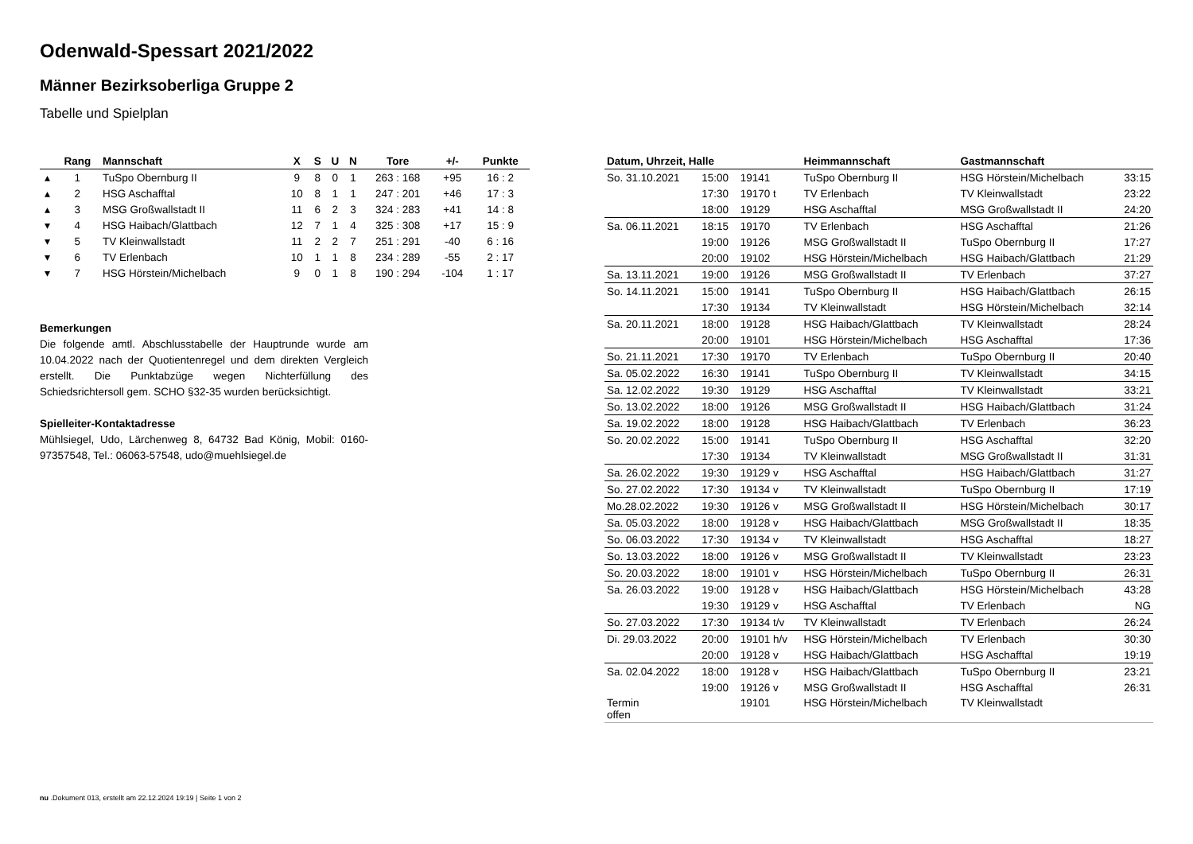Odenwald-Spessart 2021/2022
Männer Bezirksoberliga Gruppe 2
Tabelle und Spielplan
| | Rang | Mannschaft | X | S | U | N | Tore | +/- | Punkte |
| --- | --- | --- | --- | --- | --- | --- | --- | --- | --- |
| ▴ | 1 | TuSpo Obernburg II | 9 | 8 | 0 | 1 | 263 : 168 | +95 | 16 : 2 |
| ▴ | 2 | HSG Aschafftal | 10 | 8 | 1 | 1 | 247 : 201 | +46 | 17 : 3 |
| ▴ | 3 | MSG Großwallstadt II | 11 | 6 | 2 | 3 | 324 : 283 | +41 | 14 : 8 |
| ▾ | 4 | HSG Haibach/Glattbach | 12 | 7 | 1 | 4 | 325 : 308 | +17 | 15 : 9 |
| ▾ | 5 | TV Kleinwallstadt | 11 | 2 | 2 | 7 | 251 : 291 | -40 | 6 : 16 |
| ▾ | 6 | TV Erlenbach | 10 | 1 | 1 | 8 | 234 : 289 | -55 | 2 : 17 |
| ▾ | 7 | HSG Hörstein/Michelbach | 9 | 0 | 1 | 8 | 190 : 294 | -104 | 1 : 17 |
Bemerkungen
Die folgende amtl. Abschlusstabelle der Hauptrunde wurde am 10.04.2022 nach der Quotientenregel und dem direkten Vergleich erstellt. Die Punktabzüge wegen Nichterfüllung des Schiedsrichtersoll gem. SCHO §32-35 wurden berücksichtigt.
Spielleiter-Kontaktadresse
Mühlsiegel, Udo, Lärchenweg 8, 64732 Bad König, Mobil: 0160-97357548, Tel.: 06063-57548, udo@muehlsiegel.de
| Datum, Uhrzeit, Halle | | | Heimmannschaft | Gastmannschaft | |
| --- | --- | --- | --- | --- | --- |
| So. 31.10.2021 | 15:00 | 19141 | TuSpo Obernburg II | HSG Hörstein/Michelbach | 33:15 |
| | 17:30 | 19170 t | TV Erlenbach | TV Kleinwallstadt | 23:22 |
| | 18:00 | 19129 | HSG Aschafftal | MSG Großwallstadt II | 24:20 |
| Sa. 06.11.2021 | 18:15 | 19170 | TV Erlenbach | HSG Aschafftal | 21:26 |
| | 19:00 | 19126 | MSG Großwallstadt II | TuSpo Obernburg II | 17:27 |
| | 20:00 | 19102 | HSG Hörstein/Michelbach | HSG Haibach/Glattbach | 21:29 |
| Sa. 13.11.2021 | 19:00 | 19126 | MSG Großwallstadt II | TV Erlenbach | 37:27 |
| So. 14.11.2021 | 15:00 | 19141 | TuSpo Obernburg II | HSG Haibach/Glattbach | 26:15 |
| | 17:30 | 19134 | TV Kleinwallstadt | HSG Hörstein/Michelbach | 32:14 |
| Sa. 20.11.2021 | 18:00 | 19128 | HSG Haibach/Glattbach | TV Kleinwallstadt | 28:24 |
| | 20:00 | 19101 | HSG Hörstein/Michelbach | HSG Aschafftal | 17:36 |
| So. 21.11.2021 | 17:30 | 19170 | TV Erlenbach | TuSpo Obernburg II | 20:40 |
| Sa. 05.02.2022 | 16:30 | 19141 | TuSpo Obernburg II | TV Kleinwallstadt | 34:15 |
| Sa. 12.02.2022 | 19:30 | 19129 | HSG Aschafftal | TV Kleinwallstadt | 33:21 |
| So. 13.02.2022 | 18:00 | 19126 | MSG Großwallstadt II | HSG Haibach/Glattbach | 31:24 |
| Sa. 19.02.2022 | 18:00 | 19128 | HSG Haibach/Glattbach | TV Erlenbach | 36:23 |
| So. 20.02.2022 | 15:00 | 19141 | TuSpo Obernburg II | HSG Aschafftal | 32:20 |
| | 17:30 | 19134 | TV Kleinwallstadt | MSG Großwallstadt II | 31:31 |
| Sa. 26.02.2022 | 19:30 | 19129 v | HSG Aschafftal | HSG Haibach/Glattbach | 31:27 |
| So. 27.02.2022 | 17:30 | 19134 v | TV Kleinwallstadt | TuSpo Obernburg II | 17:19 |
| Mo.28.02.2022 | 19:30 | 19126 v | MSG Großwallstadt II | HSG Hörstein/Michelbach | 30:17 |
| Sa. 05.03.2022 | 18:00 | 19128 v | HSG Haibach/Glattbach | MSG Großwallstadt II | 18:35 |
| So. 06.03.2022 | 17:30 | 19134 v | TV Kleinwallstadt | HSG Aschafftal | 18:27 |
| So. 13.03.2022 | 18:00 | 19126 v | MSG Großwallstadt II | TV Kleinwallstadt | 23:23 |
| So. 20.03.2022 | 18:00 | 19101 v | HSG Hörstein/Michelbach | TuSpo Obernburg II | 26:31 |
| Sa. 26.03.2022 | 19:00 | 19128 v | HSG Haibach/Glattbach | HSG Hörstein/Michelbach | 43:28 |
| | 19:30 | 19129 v | HSG Aschafftal | TV Erlenbach | NG |
| So. 27.03.2022 | 17:30 | 19134 t/v | TV Kleinwallstadt | TV Erlenbach | 26:24 |
| Di. 29.03.2022 | 20:00 | 19101 h/v | HSG Hörstein/Michelbach | TV Erlenbach | 30:30 |
| | 20:00 | 19128 v | HSG Haibach/Glattbach | HSG Aschafftal | 19:19 |
| Sa. 02.04.2022 | 18:00 | 19128 v | HSG Haibach/Glattbach | TuSpo Obernburg II | 23:21 |
| | 19:00 | 19126 v | MSG Großwallstadt II | HSG Aschafftal | 26:31 |
| Termin offen | | 19101 | HSG Hörstein/Michelbach | TV Kleinwallstadt | |
nu .Dokument 013, erstellt am 22.12.2024 19:19 | Seite 1 von 2